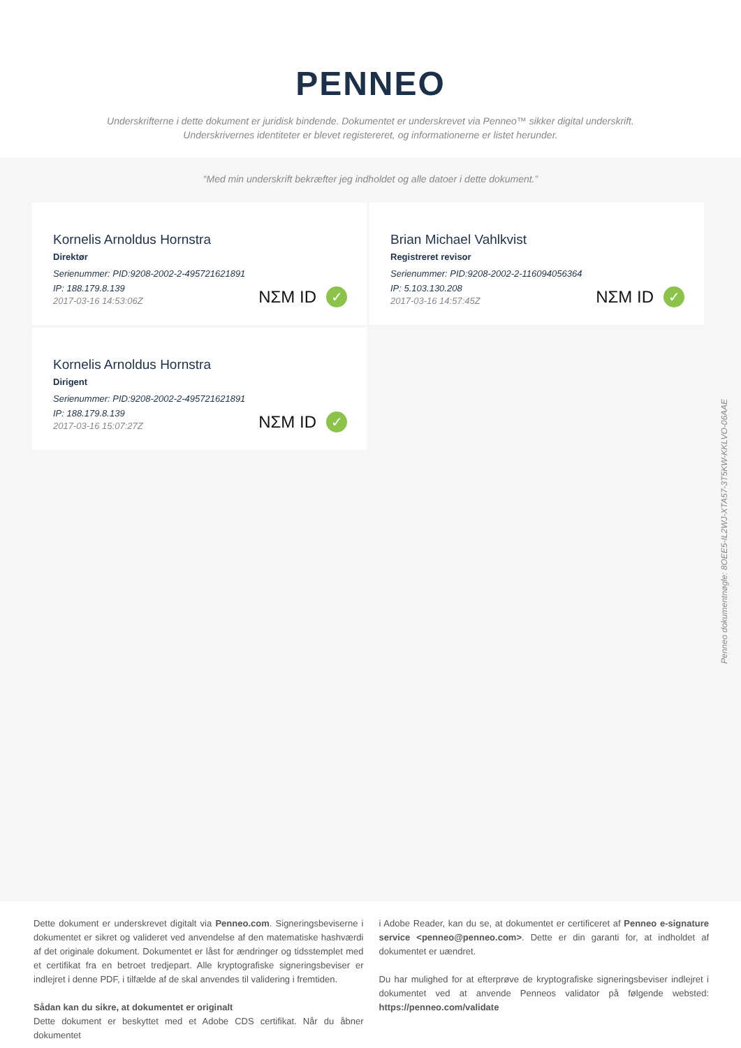PENNEO
Underskrifterne i dette dokument er juridisk bindende. Dokumentet er underskrevet via Penneo™ sikker digital underskrift.
Underskrivernes identiteter er blevet registereret, og informationerne er listet herunder.
“Med min underskrift bekræfter jeg indholdet og alle datoer i dette dokument.”
Kornelis Arnoldus Hornstra
Direktør
Serienummer: PID:9208-2002-2-495721621891
IP: 188.179.8.139
2017-03-16 14:53:06Z
NΣM ID ✓
Brian Michael Vahlkvist
Registreret revisor
Serienummer: PID:9208-2002-2-116094056364
IP: 5.103.130.208
2017-03-16 14:57:45Z
NΣM ID ✓
Kornelis Arnoldus Hornstra
Dirigent
Serienummer: PID:9208-2002-2-495721621891
IP: 188.179.8.139
2017-03-16 15:07:27Z
NΣM ID ✓
Penneo dokumentnøgle: 8OEE5-IL2WJ-XTA57-3T5KW-KKLVO-06AAE
Dette dokument er underskrevet digitalt via Penneo.com. Signeringsbeviserne i dokumentet er sikret og valideret ved anvendelse af den matematiske hashværdi af det originale dokument. Dokumentet er låst for ændringer og tidsstemplet med et certifikat fra en betroet tredjepart. Alle kryptografiske signeringsbeviser er indlejret i denne PDF, i tilfælde af de skal anvendes til validering i fremtiden.
Sådan kan du sikre, at dokumentet er originalt
Dette dokument er beskyttet med et Adobe CDS certifikat. Når du åbner dokumentet
i Adobe Reader, kan du se, at dokumentet er certificeret af Penneo e-signature service <penneo@penneo.com>. Dette er din garanti for, at indholdet af dokumentet er uændret.
Du har mulighed for at efterprøve de kryptografiske signeringsbeviser indlejret i dokumentet ved at anvende Penneos validator på følgende websted: https://penneo.com/validate